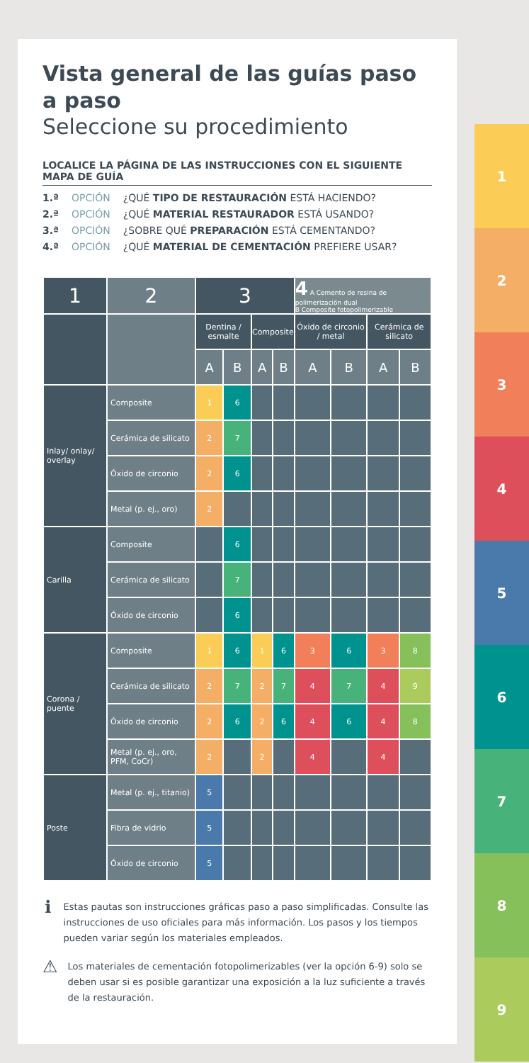Vista general de las guías paso a paso
Seleccione su procedimiento
LOCALICE LA PÁGINA DE LAS INSTRUCCIONES CON EL SIGUIENTE MAPA DE GUÍA
1.ª OPCIÓN ¿QUÉ TIPO DE RESTAURACIÓN ESTÁ HACIENDO?
2.ª OPCIÓN ¿QUÉ MATERIAL RESTAURADOR ESTÁ USANDO?
3.ª OPCIÓN ¿SOBRE QUÉ PREPARACIÓN ESTÁ CEMENTANDO?
4.ª OPCIÓN ¿QUÉ MATERIAL DE CEMENTACIÓN PREFIERE USAR?
| 1 | 2 | 3 | | | | 4 A Cemento de resina de polimerización dual B Composite fotopolimerizable | | | |
| --- | --- | --- | --- | --- | --- | --- | --- | --- | --- |
| | | Dentina / esmalte | | Composite | | Óxido de circonio / metal | | Cerámica de silicato | |
| | | A | B | A | B | A | B | A | B |
| Inlay/ onlay/ overlay | Composite | 1 | 6 | | | | | | |
| | Cerámica de silicato | 2 | 7 | | | | | | |
| | Óxido de circonio | 2 | 6 | | | | | | |
| | Metal (p. ej., oro) | 2 | | | | | | | |
| Carilla | Composite | | 6 | | | | | | |
| | Cerámica de silicato | | 7 | | | | | | |
| | Óxido de circonio | | 6 | | | | | | |
| Corona / puente | Composite | 1 | 6 | 1 | 6 | 3 | 6 | 3 | 8 |
| | Cerámica de silicato | 2 | 7 | 2 | 7 | 4 | 7 | 4 | 9 |
| | Óxido de circonio | 2 | 6 | 2 | 6 | 4 | 6 | 4 | 8 |
| | Metal (p. ej., oro, PFM, CoCr) | 2 | | 2 | | 4 | | 4 | |
| Poste | Metal (p. ej., titanio) | 5 | | | | | | | |
| | Fibra de vidrio | 5 | | | | | | | |
| | Óxido de circonio | 5 | | | | | | | |
ℹ
Estas pautas son instrucciones gráficas paso a paso simplificadas. Consulte las instrucciones de uso oficiales para más información. Los pasos y los tiempos pueden variar según los materiales empleados.
⚠
Los materiales de cementación fotopolimerizables (ver la opción 6-9) solo se deben usar si es posible garantizar una exposición a la luz suficiente a través de la restauración.
1
2
3
4
5
6
7
8
9